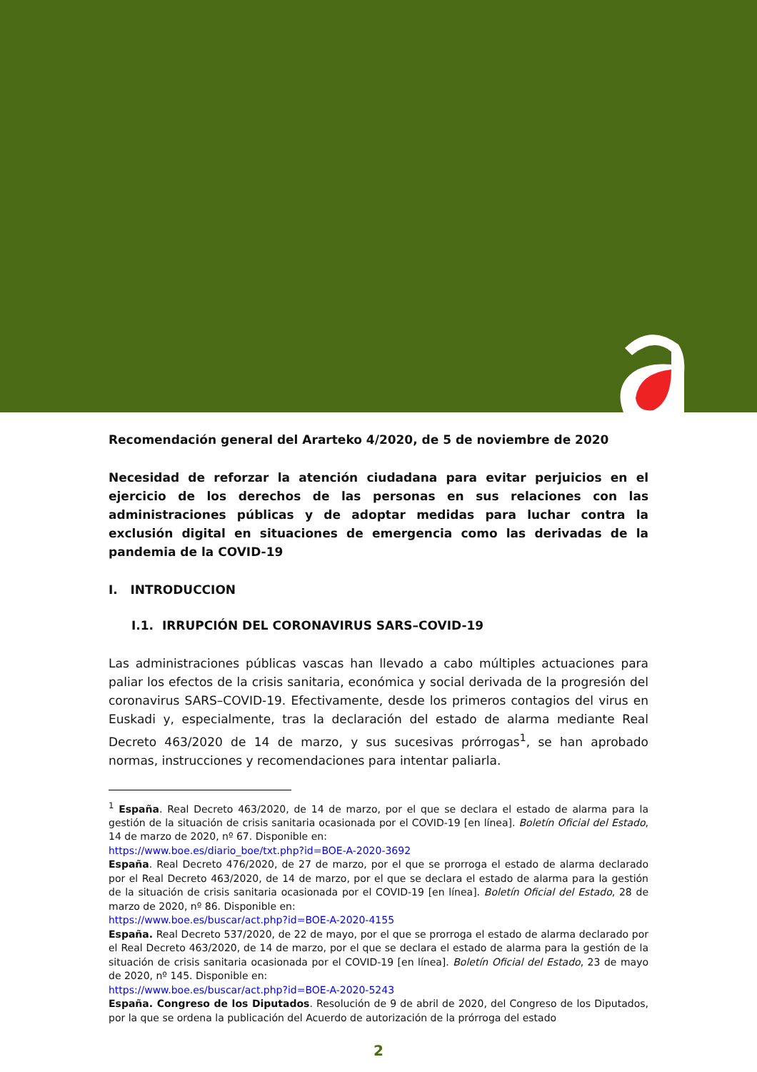Recomendación general del Ararteko 4/2020, de 5 de noviembre de 2020
Necesidad de reforzar la atención ciudadana para evitar perjuicios en el ejercicio de los derechos de las personas en sus relaciones con las administraciones públicas y de adoptar medidas para luchar contra la exclusión digital en situaciones de emergencia como las derivadas de la pandemia de la COVID-19
I. INTRODUCCION
I.1. IRRUPCIÓN DEL CORONAVIRUS SARS–COVID-19
Las administraciones públicas vascas han llevado a cabo múltiples actuaciones para paliar los efectos de la crisis sanitaria, económica y social derivada de la progresión del coronavirus SARS–COVID-19. Efectivamente, desde los primeros contagios del virus en Euskadi y, especialmente, tras la declaración del estado de alarma mediante Real Decreto 463/2020 de 14 de marzo, y sus sucesivas prórrogas<sup>1</sup>, se han aprobado normas, instrucciones y recomendaciones para intentar paliarla.
<sup>1</sup> España. Real Decreto 463/2020, de 14 de marzo, por el que se declara el estado de alarma para la gestión de la situación de crisis sanitaria ocasionada por el COVID-19 [en línea]. Boletín Oficial del Estado, 14 de marzo de 2020, nº 67. Disponible en:
https://www.boe.es/diario_boe/txt.php?id=BOE-A-2020-3692
España. Real Decreto 476/2020, de 27 de marzo, por el que se prorroga el estado de alarma declarado por el Real Decreto 463/2020, de 14 de marzo, por el que se declara el estado de alarma para la gestión de la situación de crisis sanitaria ocasionada por el COVID-19 [en línea]. Boletín Oficial del Estado, 28 de marzo de 2020, nº 86. Disponible en:
https://www.boe.es/buscar/act.php?id=BOE-A-2020-4155
España. Real Decreto 537/2020, de 22 de mayo, por el que se prorroga el estado de alarma declarado por el Real Decreto 463/2020, de 14 de marzo, por el que se declara el estado de alarma para la gestión de la situación de crisis sanitaria ocasionada por el COVID-19 [en línea]. Boletín Oficial del Estado, 23 de mayo de 2020, nº 145. Disponible en:
https://www.boe.es/buscar/act.php?id=BOE-A-2020-5243
España. Congreso de los Diputados. Resolución de 9 de abril de 2020, del Congreso de los Diputados, por la que se ordena la publicación del Acuerdo de autorización de la prórroga del estado
2